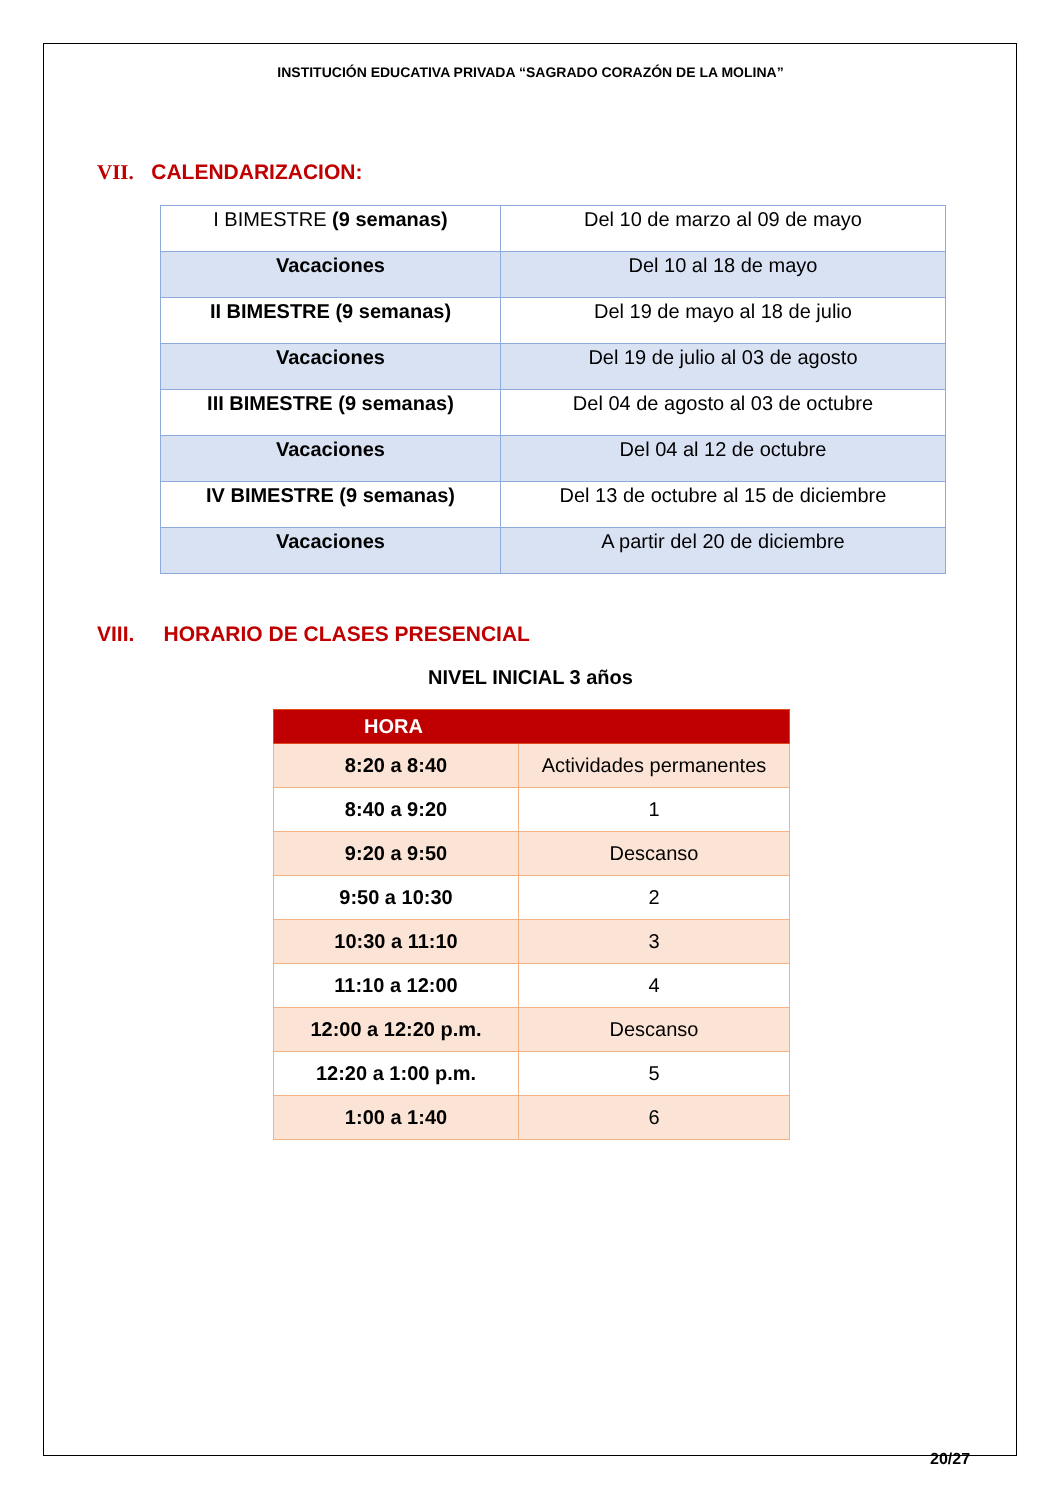INSTITUCIÓN EDUCATIVA PRIVADA “SAGRADO CORAZÓN DE LA MOLINA”
VII. CALENDARIZACION:
| I BIMESTRE (9 semanas) | Del 10 de marzo al 09 de mayo |
| Vacaciones | Del 10 al 18 de mayo |
| II BIMESTRE (9 semanas) | Del 19 de mayo al 18 de julio |
| Vacaciones | Del 19 de julio al 03 de agosto |
| III BIMESTRE (9 semanas) | Del 04 de agosto al 03 de octubre |
| Vacaciones | Del 04 al 12 de octubre |
| IV BIMESTRE (9 semanas) | Del 13 de octubre al 15 de diciembre |
| Vacaciones | A partir del 20 de diciembre |
VIII. HORARIO DE CLASES PRESENCIAL
NIVEL INICIAL 3 años
| HORA | |
| --- | --- |
| 8:20 a 8:40 | Actividades permanentes |
| 8:40 a 9:20 | 1 |
| 9:20 a 9:50 | Descanso |
| 9:50 a 10:30 | 2 |
| 10:30 a 11:10 | 3 |
| 11:10 a 12:00 | 4 |
| 12:00 a 12:20 p.m. | Descanso |
| 12:20 a 1:00 p.m. | 5 |
| 1:00 a 1:40 | 6 |
20/27